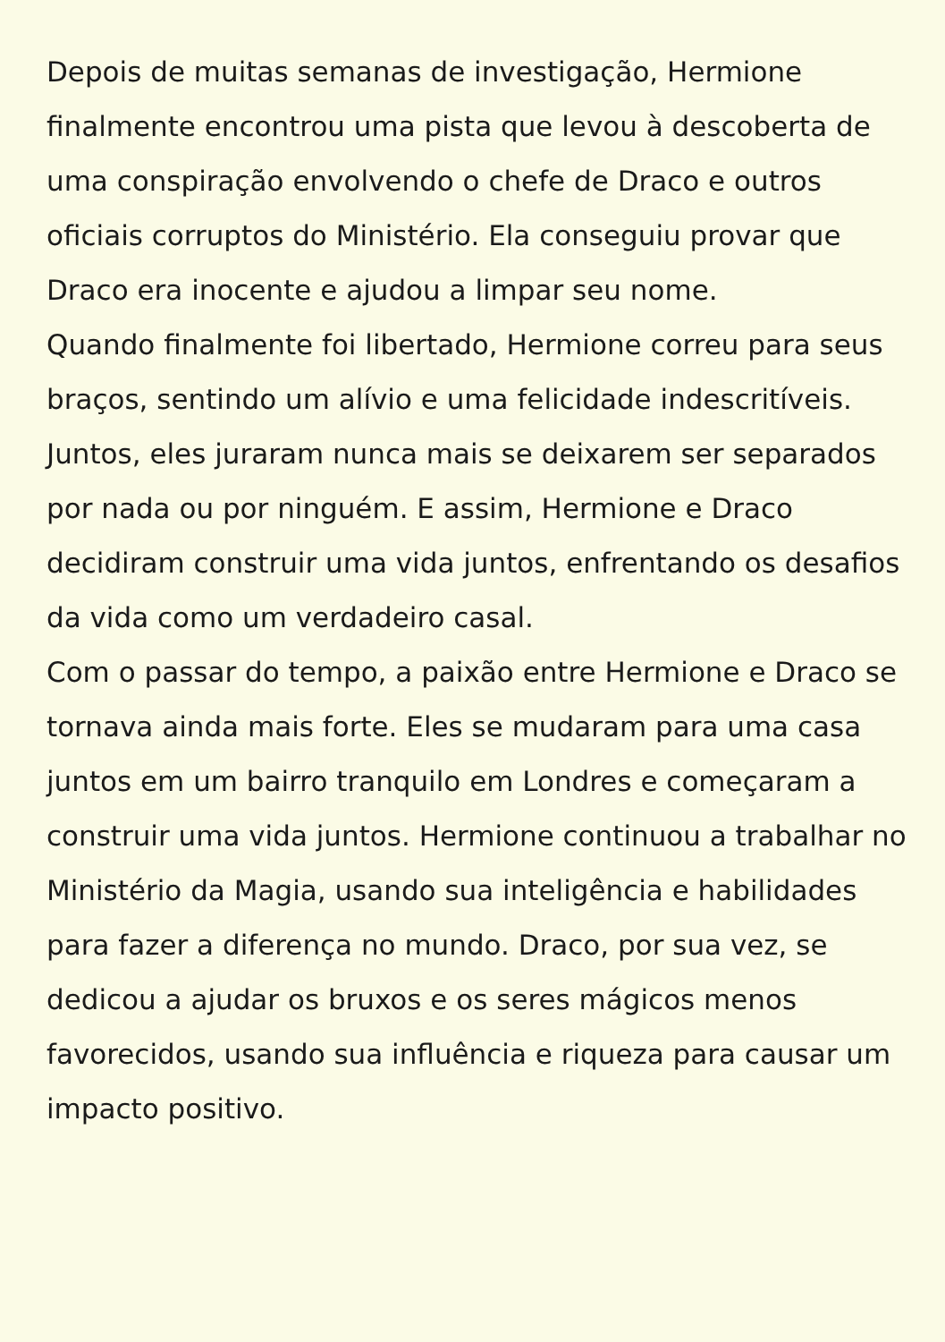Depois de muitas semanas de investigação, Hermione finalmente encontrou uma pista que levou à descoberta de uma conspiração envolvendo o chefe de Draco e outros oficiais corruptos do Ministério. Ela conseguiu provar que Draco era inocente e ajudou a limpar seu nome.
Quando finalmente foi libertado, Hermione correu para seus braços, sentindo um alívio e uma felicidade indescritíveis. Juntos, eles juraram nunca mais se deixarem ser separados por nada ou por ninguém. E assim, Hermione e Draco decidiram construir uma vida juntos, enfrentando os desafios da vida como um verdadeiro casal.
Com o passar do tempo, a paixão entre Hermione e Draco se tornava ainda mais forte. Eles se mudaram para uma casa juntos em um bairro tranquilo em Londres e começaram a construir uma vida juntos. Hermione continuou a trabalhar no Ministério da Magia, usando sua inteligência e habilidades para fazer a diferença no mundo. Draco, por sua vez, se dedicou a ajudar os bruxos e os seres mágicos menos favorecidos, usando sua influência e riqueza para causar um impacto positivo.